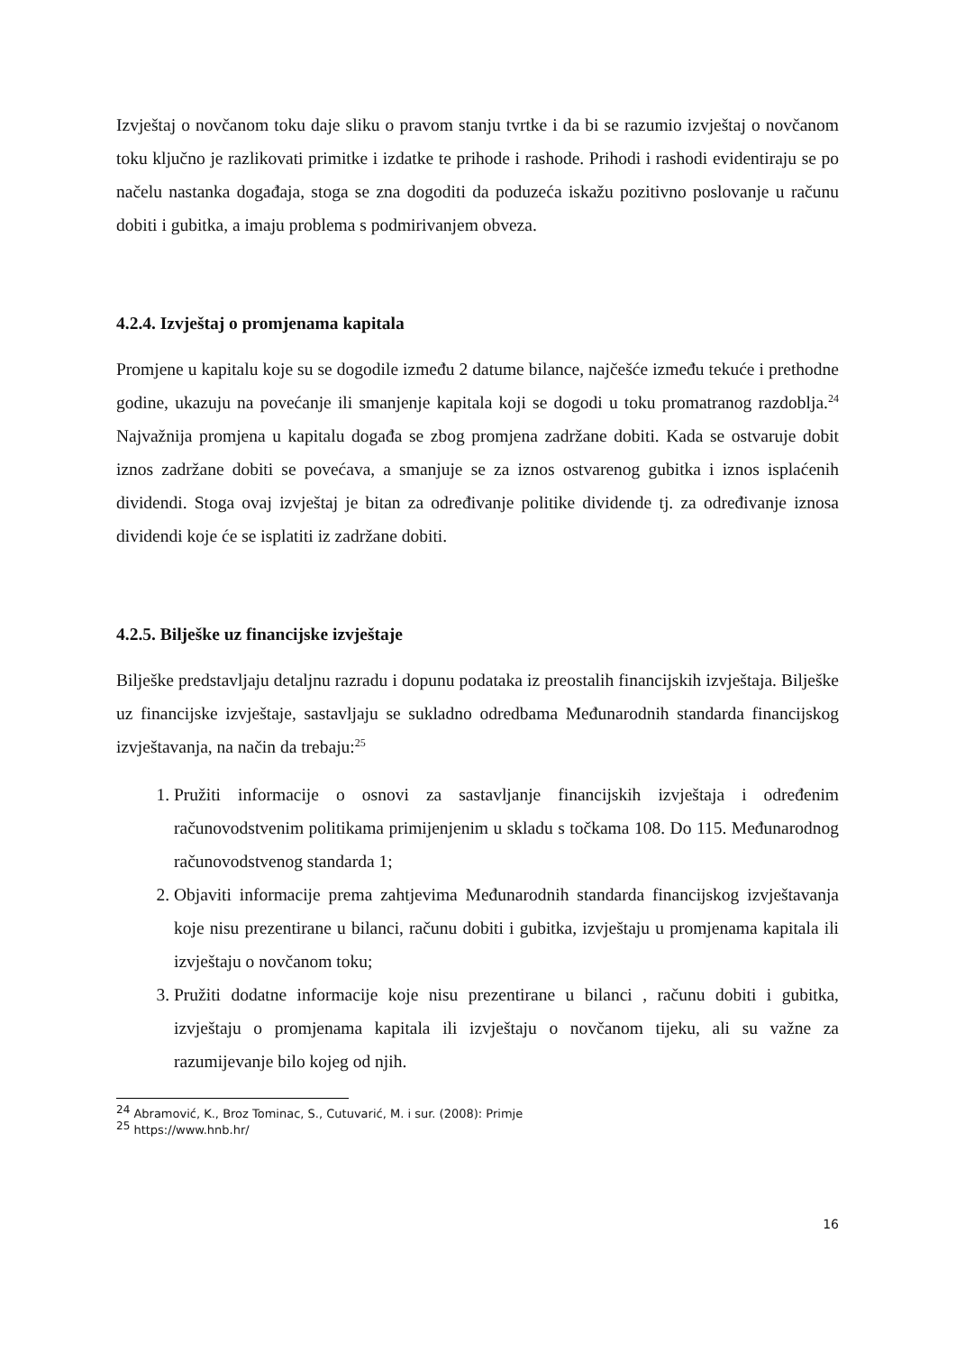Izvještaj o novčanom toku daje sliku o pravom stanju tvrtke i da bi se razumio izvještaj o novčanom toku ključno je razlikovati primitke i izdatke te prihode i rashode. Prihodi i rashodi evidentiraju se po načelu nastanka događaja, stoga se zna dogoditi da poduzeća iskažu pozitivno poslovanje u računu dobiti i gubitka, a imaju problema s podmirivanjem obveza.
4.2.4. Izvještaj o promjenama kapitala
Promjene u kapitalu koje su se dogodile između 2 datume bilance, najčešće između tekuće i prethodne godine, ukazuju na povećanje ili smanjenje kapitala koji se dogodi u toku promatranog razdoblja.<sup>24</sup> Najvažnija promjena u kapitalu događa se zbog promjena zadržane dobiti. Kada se ostvaruje dobit iznos zadržane dobiti se povećava, a smanjuje se za iznos ostvarenog gubitka i iznos isplaćenih dividendi. Stoga ovaj izvještaj je bitan za određivanje politike dividende tj. za određivanje iznosa dividendi koje će se isplatiti iz zadržane dobiti.
4.2.5. Bilješke uz financijske izvještaje
Bilješke predstavljaju detaljnu razradu i dopunu podataka iz preostalih financijskih izvještaja. Bilješke uz financijske izvještaje, sastavljaju se sukladno odredbama Međunarodnih standarda financijskog izvještavanja, na način da trebaju:<sup>25</sup>
1. Pružiti informacije o osnovi za sastavljanje financijskih izvještaja i određenim računovodstvenim politikama primijenjenim u skladu s točkama 108. Do 115. Međunarodnog računovodstvenog standarda 1;
2. Objaviti informacije prema zahtjevima Međunarodnih standarda financijskog izvještavanja koje nisu prezentirane u bilanci, računu dobiti i gubitka, izvještaju u promjenama kapitala ili izvještaju o novčanom toku;
3. Pružiti dodatne informacije koje nisu prezentirane u bilanci , računu dobiti i gubitka, izvještaju o promjenama kapitala ili izvještaju o novčanom tijeku, ali su važne za razumijevanje bilo kojeg od njih.
<sup>24</sup> Abramović, K., Broz Tominac, S., Cutuvarić, M. i sur. (2008): Primje
<sup>25</sup> https://www.hnb.hr/
16